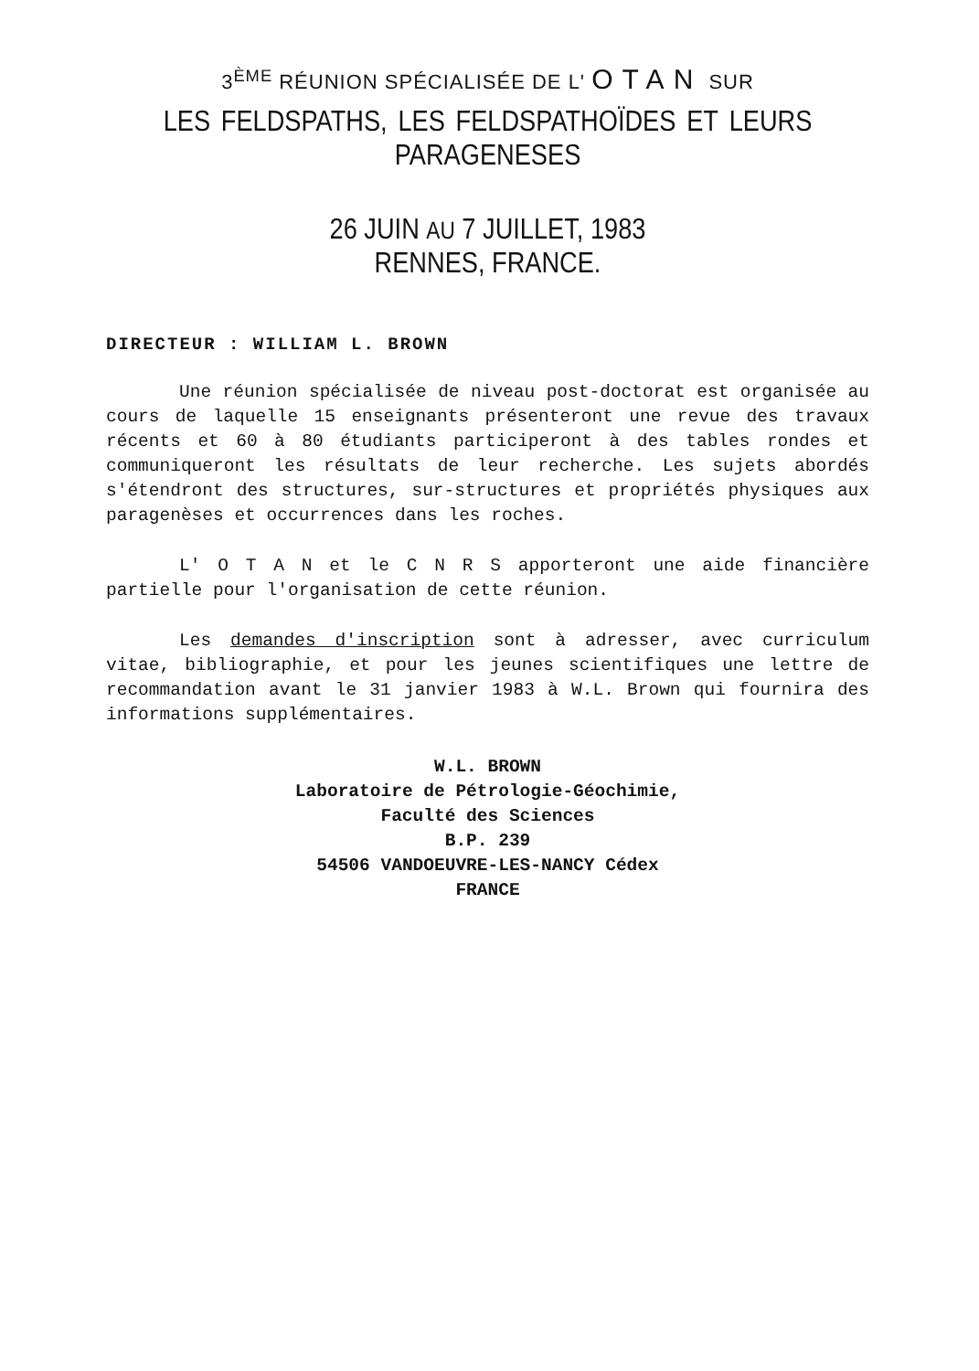3<sup>ÈME</sup> RÉUNION SPÉCIALISÉE DE L' OTAN SUR
LES FELDSPATHS, LES FELDSPATHOÏDES ET LEURS
PARAGENESES
26 JUIN AU 7 JUILLET, 1983
RENNES, FRANCE.
DIRECTEUR : WILLIAM L. BROWN
Une réunion spécialisée de niveau post-doctorat est organisée au cours de laquelle 15 enseignants présenteront une revue des travaux récents et 60 à 80 étudiants participeront à des tables rondes et communiqueront les résultats de leur recherche. Les sujets abordés s'étendront des structures, sur-structures et propriétés physiques aux paragenèses et occurrences dans les roches.
L' O T A N et le C N R S apporteront une aide financière partielle pour l'organisation de cette réunion.
Les demandes d'inscription sont à adresser, avec curriculum vitae, bibliographie, et pour les jeunes scientifiques une lettre de recommandation avant le 31 janvier 1983 à W.L. Brown qui fournira des informations supplémentaires.
W.L. BROWN
Laboratoire de Pétrologie-Géochimie,
Faculté des Sciences
B.P. 239
54506 VANDOEUVRE-LES-NANCY Cédex
FRANCE